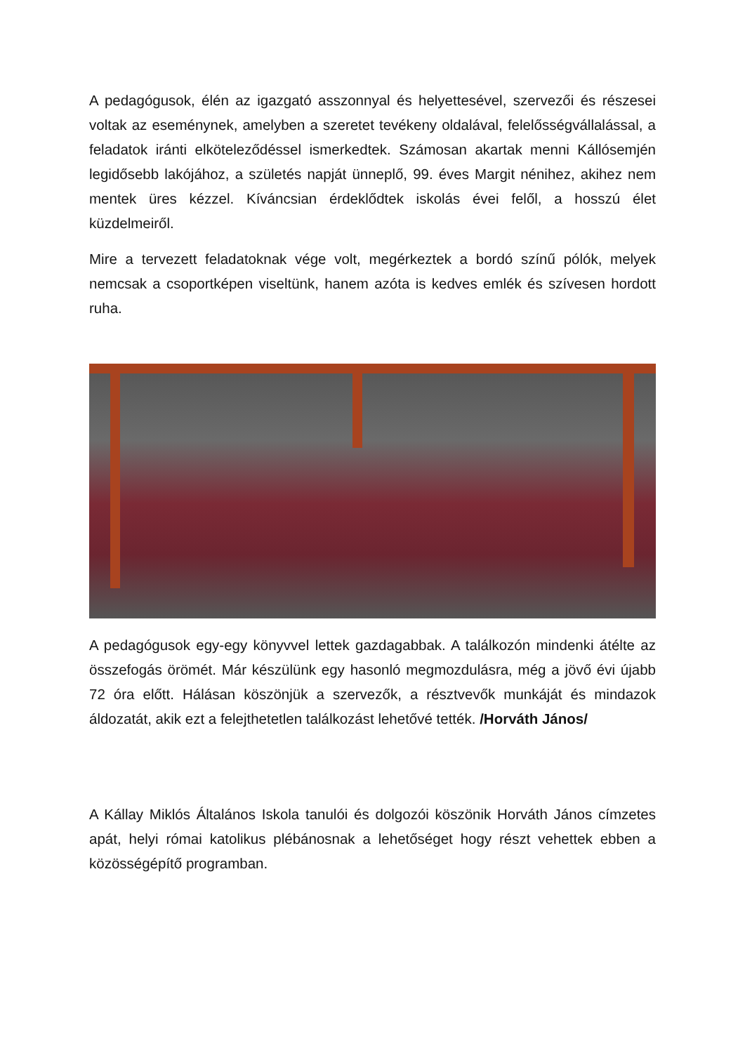A pedagógusok, élén az igazgató asszonnyal és helyettesével, szervezői és részesei voltak az eseménynek, amelyben a szeretet tevékeny oldalával, felelősségvállalással, a feladatok iránti elköteleződéssel ismerkedtek. Számosan akartak menni Kállósemjén legidősebb lakójához, a születés napját ünneplő, 99. éves Margit nénihez, akihez nem mentek üres kézzel. Kíváncsian érdeklődtek iskolás évei felől, a hosszú élet küzdelmeiről.
Mire a tervezett feladatoknak vége volt, megérkeztek a bordó színű pólók, melyek nemcsak a csoportképen viseltünk, hanem azóta is kedves emlék és szívesen hordott ruha.
A pedagógusok egy-egy könyvvel lettek gazdagabbak. A találkozón mindenki átélte az összefogás örömét. Már készülünk egy hasonló megmozdulásra, még a jövő évi újabb 72 óra előtt. Hálásan köszönjük a szervezők, a résztvevők munkáját és mindazok áldozatát, akik ezt a felejthetetlen találkozást lehetővé tették. /Horváth János/
A Kállay Miklós Általános Iskola tanulói és dolgozói köszönik Horváth János címzetes apát, helyi római katolikus plébánosnak a lehetőséget hogy részt vehettek ebben a közösségépítő programban.